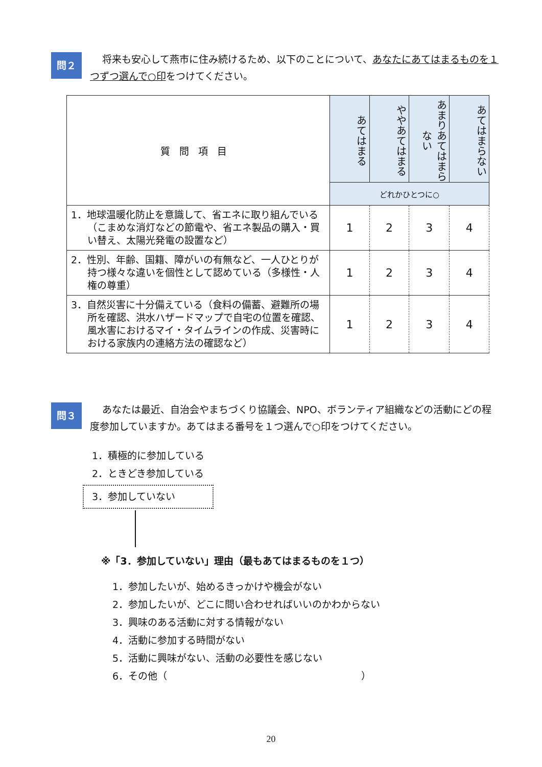問２
将来も安心して燕市に住み続けるため、以下のことについて、あなたにあてはまるものを１つずつ選んで○印をつけてください。
| 質問項目 | あてはまる | ややあてはまる | あまりあてはまらない | あてはまらない |
| --- | --- | --- | --- | --- |
| | どれかひとつに○ | | | |
| 1．地球温暖化防止を意識して、省エネに取り組んでいる（こまめな消灯などの節電や、省エネ製品の購入・買い替え、太陽光発電の設置など） | 1 | 2 | 3 | 4 |
| 2．性別、年齢、国籍、障がいの有無など、一人ひとりが持つ様々な違いを個性として認めている（多様性・人権の尊重） | 1 | 2 | 3 | 4 |
| 3．自然災害に十分備えている（食料の備蓄、避難所の場所を確認、洪水ハザードマップで自宅の位置を確認、風水害におけるマイ・タイムラインの作成、災害時における家族内の連絡方法の確認など） | 1 | 2 | 3 | 4 |
問３
あなたは最近、自治会やまちづくり協議会、NPO、ボランティア組織などの活動にどの程度参加していますか。あてはまる番号を１つ選んで○印をつけてください。
1．積極的に参加している
2．ときどき参加している
3．参加していない
※「3．参加していない」理由（最もあてはまるものを１つ）
1．参加したいが、始めるきっかけや機会がない
2．参加したいが、どこに問い合わせればいいのかわからない
3．興味のある活動に対する情報がない
4．活動に参加する時間がない
5．活動に興味がない、活動の必要性を感じない
6．その他（　　　　　　　　　　　　　　　　　　　　）
20